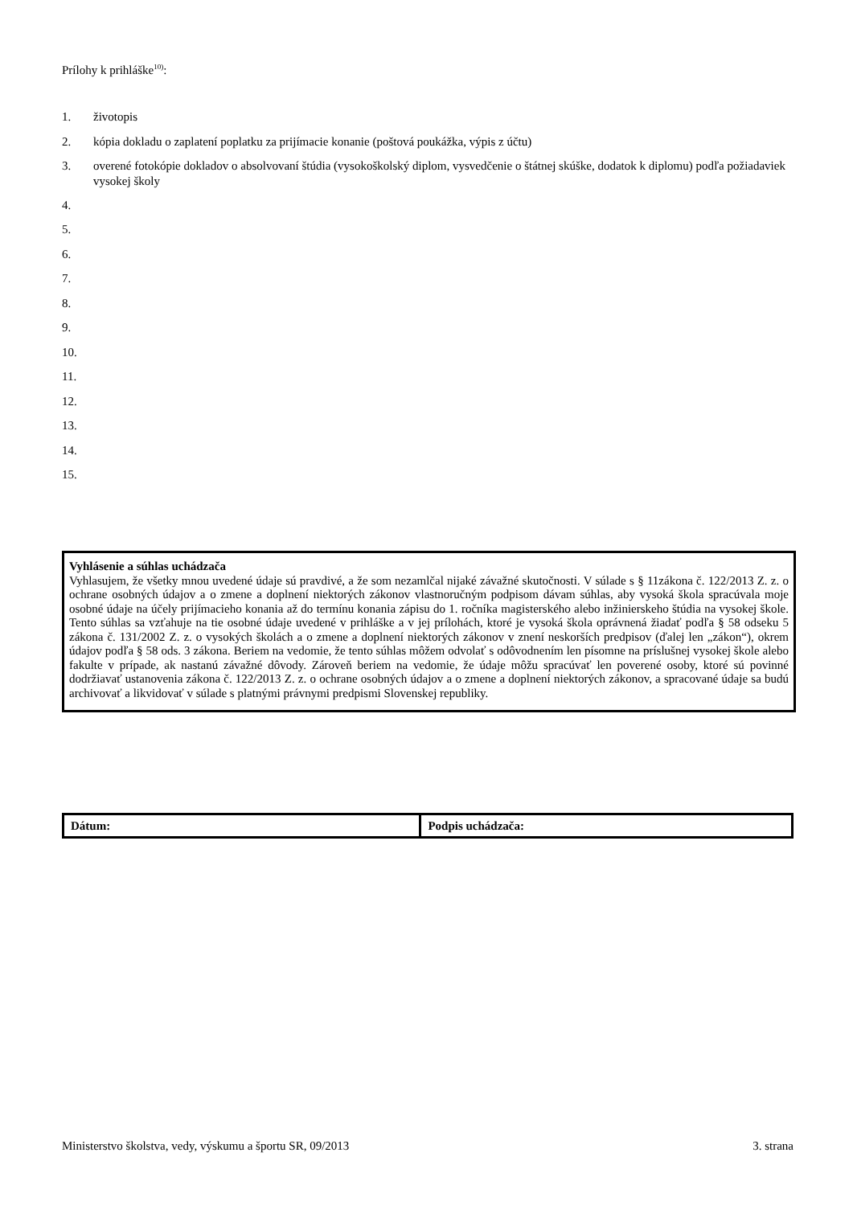Prílohy k prihláške<sup>10)</sup>:
1. životopis
2. kópia dokladu o zaplatení poplatku za prijímacie konanie (poštová poukážka, výpis z účtu)
3. overené fotokópie dokladov o absolvovaní štúdia (vysokoškolský diplom, vysvedčenie o štátnej skúške, dodatok k diplomu) podľa požiadaviek vysokej školy
4.
5.
6.
7.
8.
9.
10.
11.
12.
13.
14.
15.
Vyhlásenie a súhlas uchádzača
Vyhlasujem, že všetky mnou uvedené údaje sú pravdivé, a že som nezamlčal nijaké závažné skutočnosti. V súlade s § 11zákona č. 122/2013 Z. z. o ochrane osobných údajov a o zmene a doplnení niektorých zákonov vlastnoručným podpisom dávam súhlas, aby vysoká škola spracúvala moje osobné údaje na účely prijímacieho konania až do termínu konania zápisu do 1. ročníka magisterského alebo inžinierskeho štúdia na vysokej škole. Tento súhlas sa vzťahuje na tie osobné údaje uvedené v prihláške a v jej prílohách, ktoré je vysoká škola oprávnená žiadať podľa § 58 odseku 5 zákona č. 131/2002 Z. z. o vysokých školách a o zmene a doplnení niektorých zákonov v znení neskorších predpisov (ďalej len „zákon“), okrem údajov podľa § 58 ods. 3 zákona. Beriem na vedomie, že tento súhlas môžem odvolať s odôvodnením len písomne na príslušnej vysokej škole alebo fakulte v prípade, ak nastanú závažné dôvody. Zároveň beriem na vedomie, že údaje môžu spracúvať len poverené osoby, ktoré sú povinné dodržiavať ustanovenia zákona č. 122/2013 Z. z. o ochrane osobných údajov a o zmene a doplnení niektorých zákonov, a spracované údaje sa budú archivovať a likvidovať v súlade s platnými právnymi predpismi Slovenskej republiky.
| Dátum: | Podpis uchádzača: |
Ministerstvo školstva, vedy, výskumu a športu SR, 09/2013 3. strana